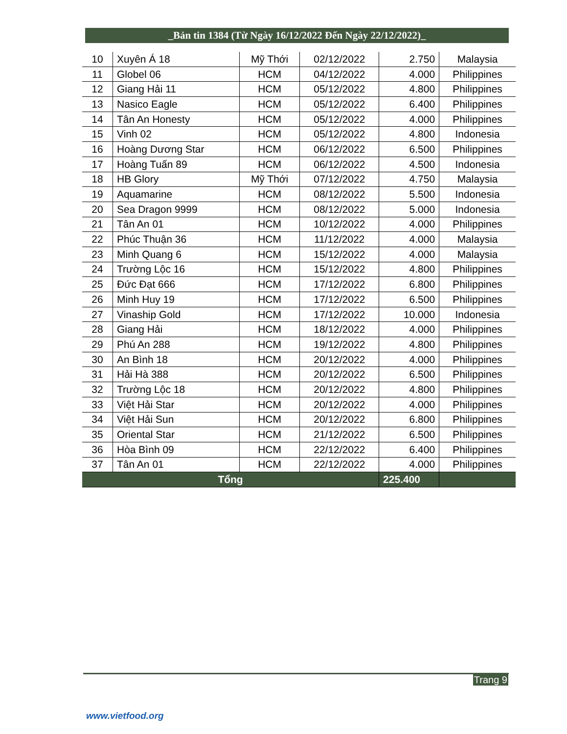_Bản tin 1384 (Từ Ngày 16/12/2022 Đến Ngày 22/12/2022)_
| 10 | Xuyên Á 18 | Mỹ Thới | 02/12/2022 | 2.750 | Malaysia |
| 11 | Globel 06 | HCM | 04/12/2022 | 4.000 | Philippines |
| 12 | Giang Hải 11 | HCM | 05/12/2022 | 4.800 | Philippines |
| 13 | Nasico Eagle | HCM | 05/12/2022 | 6.400 | Philippines |
| 14 | Tân An Honesty | HCM | 05/12/2022 | 4.000 | Philippines |
| 15 | Vinh 02 | HCM | 05/12/2022 | 4.800 | Indonesia |
| 16 | Hoàng Dương Star | HCM | 06/12/2022 | 6.500 | Philippines |
| 17 | Hoàng Tuấn 89 | HCM | 06/12/2022 | 4.500 | Indonesia |
| 18 | HB Glory | Mỹ Thới | 07/12/2022 | 4.750 | Malaysia |
| 19 | Aquamarine | HCM | 08/12/2022 | 5.500 | Indonesia |
| 20 | Sea Dragon 9999 | HCM | 08/12/2022 | 5.000 | Indonesia |
| 21 | Tân An 01 | HCM | 10/12/2022 | 4.000 | Philippines |
| 22 | Phúc Thuận 36 | HCM | 11/12/2022 | 4.000 | Malaysia |
| 23 | Minh Quang 6 | HCM | 15/12/2022 | 4.000 | Malaysia |
| 24 | Trường Lộc 16 | HCM | 15/12/2022 | 4.800 | Philippines |
| 25 | Đức Đạt 666 | HCM | 17/12/2022 | 6.800 | Philippines |
| 26 | Minh Huy 19 | HCM | 17/12/2022 | 6.500 | Philippines |
| 27 | Vinaship Gold | HCM | 17/12/2022 | 10.000 | Indonesia |
| 28 | Giang Hải | HCM | 18/12/2022 | 4.000 | Philippines |
| 29 | Phú An 288 | HCM | 19/12/2022 | 4.800 | Philippines |
| 30 | An Bình 18 | HCM | 20/12/2022 | 4.000 | Philippines |
| 31 | Hải Hà 388 | HCM | 20/12/2022 | 6.500 | Philippines |
| 32 | Trường Lộc 18 | HCM | 20/12/2022 | 4.800 | Philippines |
| 33 | Việt Hải Star | HCM | 20/12/2022 | 4.000 | Philippines |
| 34 | Việt Hải Sun | HCM | 20/12/2022 | 6.800 | Philippines |
| 35 | Oriental Star | HCM | 21/12/2022 | 6.500 | Philippines |
| 36 | Hòa Bình 09 | HCM | 22/12/2022 | 6.400 | Philippines |
| 37 | Tân An 01 | HCM | 22/12/2022 | 4.000 | Philippines |
| Tổng | | | | 225.400 | |
Trang 9
www.vietfood.org